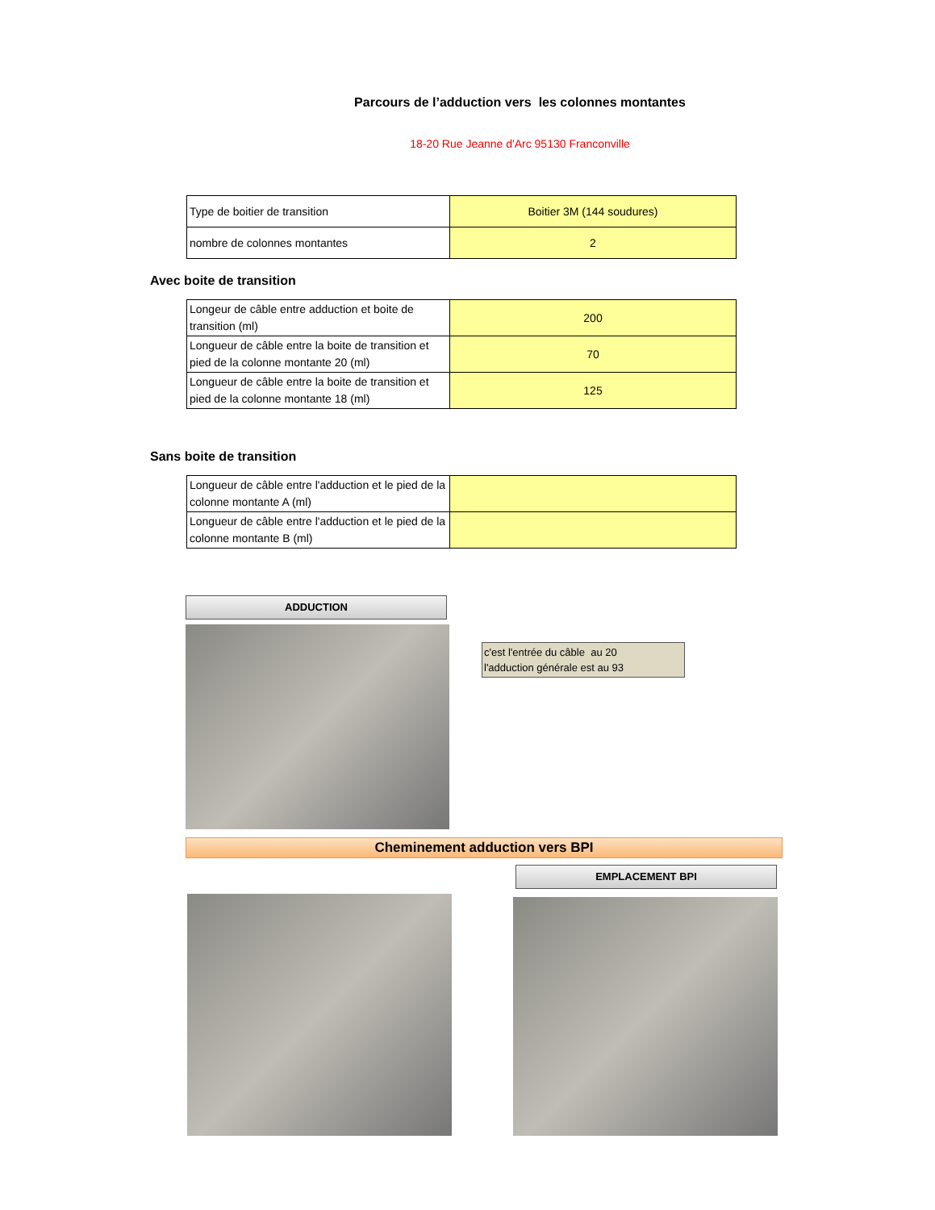Parcours de l’adduction vers les colonnes montantes
18-20 Rue Jeanne d'Arc 95130 Franconville
| Type de boitier de transition | Boitier 3M (144 soudures) |
| nombre de colonnes montantes | 2 |
Avec boite de transition
| Longeur de câble entre adduction et boite de transition (ml) | 200 |
| Longueur de câble entre la boite de transition et pied de la colonne montante 20 (ml) | 70 |
| Longueur de câble entre la boite de transition et pied de la colonne montante 18 (ml) | 125 |
Sans boite de transition
| Longueur de câble entre l'adduction et le pied de la colonne montante A (ml) | |
| Longueur de câble entre l'adduction et le pied de la colonne montante B (ml) | |
ADDUCTION
c'est l'entrée du câble au 20
l'adduction générale est au 93
Cheminement adduction vers BPI
EMPLACEMENT BPI